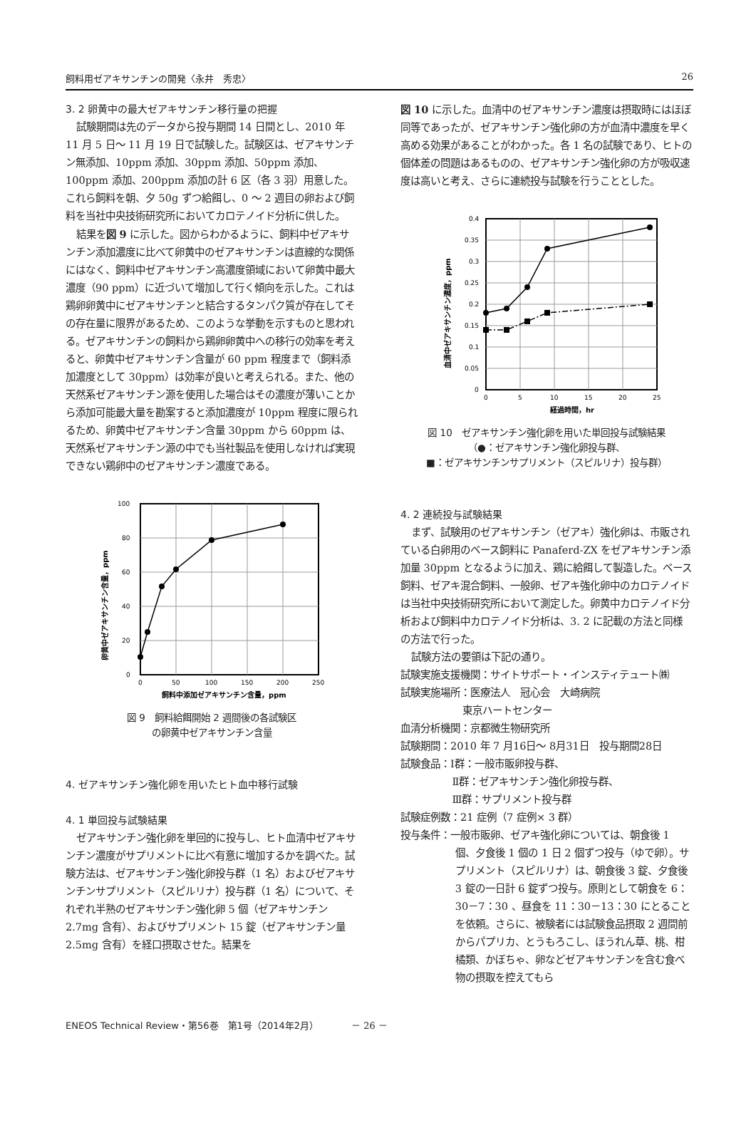飼料用ゼアキサンチンの開発〈永井　秀忠〉 26
3. 2 卵黄中の最大ゼアキサンチン移行量の把握
試験期間は先のデータから投与期間 14 日間とし、2010 年 11 月 5 日～ 11 月 19 日で試験した。試験区は、ゼアキサンチン無添加、10ppm 添加、30ppm 添加、50ppm 添加、100ppm 添加、200ppm 添加の計 6 区（各 3 羽）用意した。これら飼料を朝、夕 50g ずつ給餌し、0 ～ 2 週目の卵および飼料を当社中央技術研究所においてカロテノイド分析に供した。
結果を図 9 に示した。図からわかるように、飼料中ゼアキサンチン添加濃度に比べて卵黄中のゼアキサンチンは直線的な関係にはなく、飼料中ゼアキサンチン高濃度領域において卵黄中最大濃度（90 ppm）に近づいて増加して行く傾向を示した。これは鶏卵卵黄中にゼアキサンチンと結合するタンパク質が存在してその存在量に限界があるため、このような挙動を示すものと思われる。ゼアキサンチンの飼料から鶏卵卵黄中への移行の効率を考えると、卵黄中ゼアキサンチン含量が 60 ppm 程度まで（飼料添加濃度として 30ppm）は効率が良いと考えられる。また、他の天然系ゼアキサンチン源を使用した場合はその濃度が薄いことから添加可能最大量を勘案すると添加濃度が 10ppm 程度に限られるため、卵黄中ゼアキサンチン含量 30ppm から 60ppm は、天然系ゼアキサンチン源の中でも当社製品を使用しなければ実現できない鶏卵中のゼアキサンチン濃度である。
100
80
60
40
20
0
0
50
100
150
200
250
飼料中添加ゼアキサンチン含量，ppm
卵黄中ゼアキサンチン含量，ppm
図 9　飼料給餌開始 2 週間後の各試験区
の卵黄中ゼアキサンチン含量
4. ゼアキサンチン強化卵を用いたヒト血中移行試験
4. 1 単回投与試験結果
ゼアキサンチン強化卵を単回的に投与し、ヒト血清中ゼアキサンチン濃度がサプリメントに比べ有意に増加するかを調べた。試験方法は、ゼアキサンチン強化卵投与群（1 名）およびゼアキサンチンサプリメント（スピルリナ）投与群（1 名）について、それぞれ半熟のゼアキサンチン強化卵 5 個（ゼアキサンチン 2.7mg 含有）、およびサプリメント 15 錠（ゼアキサンチン量 2.5mg 含有）を経口摂取させた。結果を
図 10 に示した。血清中のゼアキサンチン濃度は摂取時にはほぼ同等であったが、ゼアキサンチン強化卵の方が血清中濃度を早く高める効果があることがわかった。各 1 名の試験であり、ヒトの個体差の問題はあるものの、ゼアキサンチン強化卵の方が吸収速度は高いと考え、さらに連続投与試験を行うこととした。
0.4
0.35
0.3
0.25
0.2
0.15
0.1
0.05
0
0
5
10
15
20
25
経過時間，hr
血清中ゼアキサンチン濃度，ppm
図 10　ゼアキサンチン強化卵を用いた単回投与試験結果
（●：ゼアキサンチン強化卵投与群、
■：ゼアキサンチンサプリメント（スピルリナ）投与群）
4. 2 連続投与試験結果
まず、試験用のゼアキサンチン（ゼアキ）強化卵は、市販されている白卵用のベース飼料に Panaferd-ZX をゼアキサンチン添加量 30ppm となるように加え、鶏に給餌して製造した。ベース飼料、ゼアキ混合飼料、一般卵、ゼアキ強化卵中のカロテノイドは当社中央技術研究所において測定した。卵黄中カロテノイド分析および飼料中カロテノイド分析は、3. 2 に記載の方法と同様の方法で行った。
試験方法の要領は下記の通り。
試験実施支援機関：サイトサポート・インスティテュート㈱
試験実施場所：医療法人　冠心会　大崎病院
東京ハートセンター
血清分析機関：京都微生物研究所
試験期間：2010 年 7 月16日～ 8月31日　投与期間28日
試験食品：Ⅰ群：一般市販卵投与群、
Ⅱ群：ゼアキサンチン強化卵投与群、
Ⅲ群：サプリメント投与群
試験症例数：21 症例（7 症例× 3 群）
投与条件：一般市販卵、ゼアキ強化卵については、朝食後 1 個、夕食後 1 個の 1 日 2 個ずつ投与（ゆで卵）。サプリメント（スピルリナ）は、朝食後 3 錠、夕食後 3 錠の一日計 6 錠ずつ投与。原則として朝食を 6：30－7：30 、昼食を 11：30－13：30 にとることを依頼。さらに、被験者には試験食品摂取 2 週間前からパプリカ、とうもろこし、ほうれん草、桃、柑橘類、かぼちゃ、卵などゼアキサンチンを含む食べ物の摂取を控えてもら
ENEOS Technical Review・第56巻　第1号（2014年2月）　　　　－ 26 －